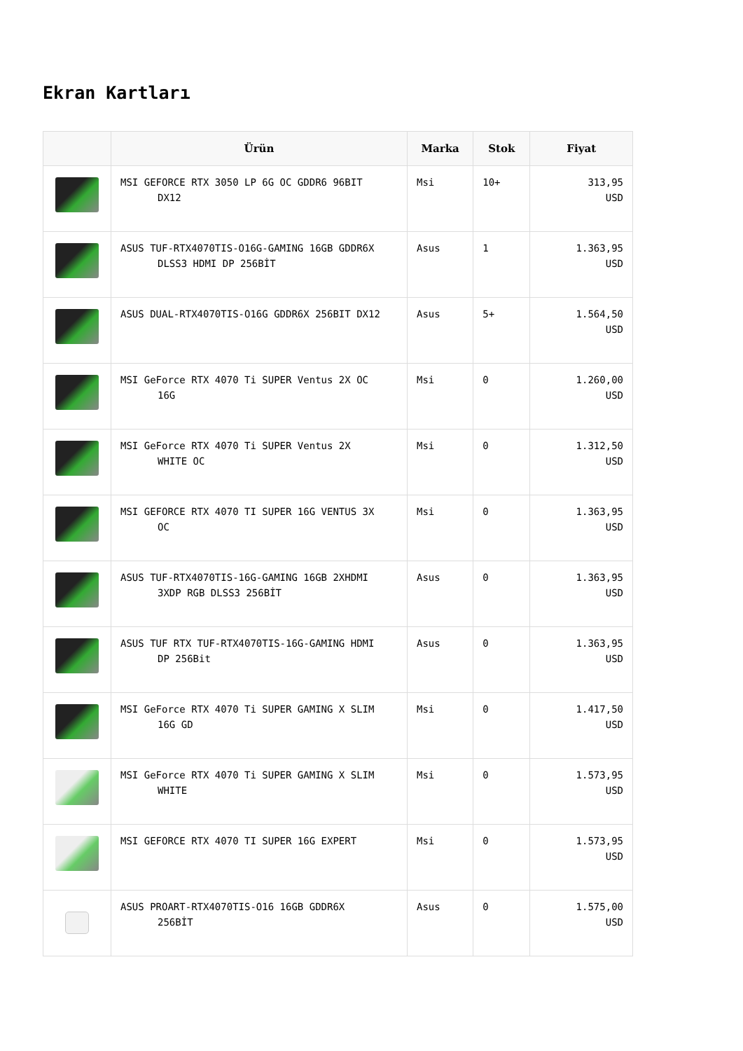Ekran Kartları
| | Ürün | Marka | Stok | Fiyat |
| --- | --- | --- | --- | --- |
| | MSI GEFORCE RTX 3050 LP 6G OC GDDR6 96BIT DX12 | Msi | 10+ | 313,95 USD |
| | ASUS TUF-RTX4070TIS-O16G-GAMING 16GB GDDR6X DLSS3 HDMI DP 256BİT | Asus | 1 | 1.363,95 USD |
| | ASUS DUAL-RTX4070TIS-O16G GDDR6X 256BIT DX12 | Asus | 5+ | 1.564,50 USD |
| | MSI GeForce RTX 4070 Ti SUPER Ventus 2X OC 16G | Msi | 0 | 1.260,00 USD |
| | MSI GeForce RTX 4070 Ti SUPER Ventus 2X WHITE OC | Msi | 0 | 1.312,50 USD |
| | MSI GEFORCE RTX 4070 TI SUPER 16G VENTUS 3X OC | Msi | 0 | 1.363,95 USD |
| | ASUS TUF-RTX4070TIS-16G-GAMING 16GB 2XHDMI 3XDP RGB DLSS3 256BİT | Asus | 0 | 1.363,95 USD |
| | ASUS TUF RTX TUF-RTX4070TIS-16G-GAMING HDMI DP 256Bit | Asus | 0 | 1.363,95 USD |
| | MSI GeForce RTX 4070 Ti SUPER GAMING X SLIM 16G GD | Msi | 0 | 1.417,50 USD |
| | MSI GeForce RTX 4070 Ti SUPER GAMING X SLIM WHITE | Msi | 0 | 1.573,95 USD |
| | MSI GEFORCE RTX 4070 TI SUPER 16G EXPERT | Msi | 0 | 1.573,95 USD |
| | ASUS PROART-RTX4070TIS-O16 16GB GDDR6X 256BİT | Asus | 0 | 1.575,00 USD |